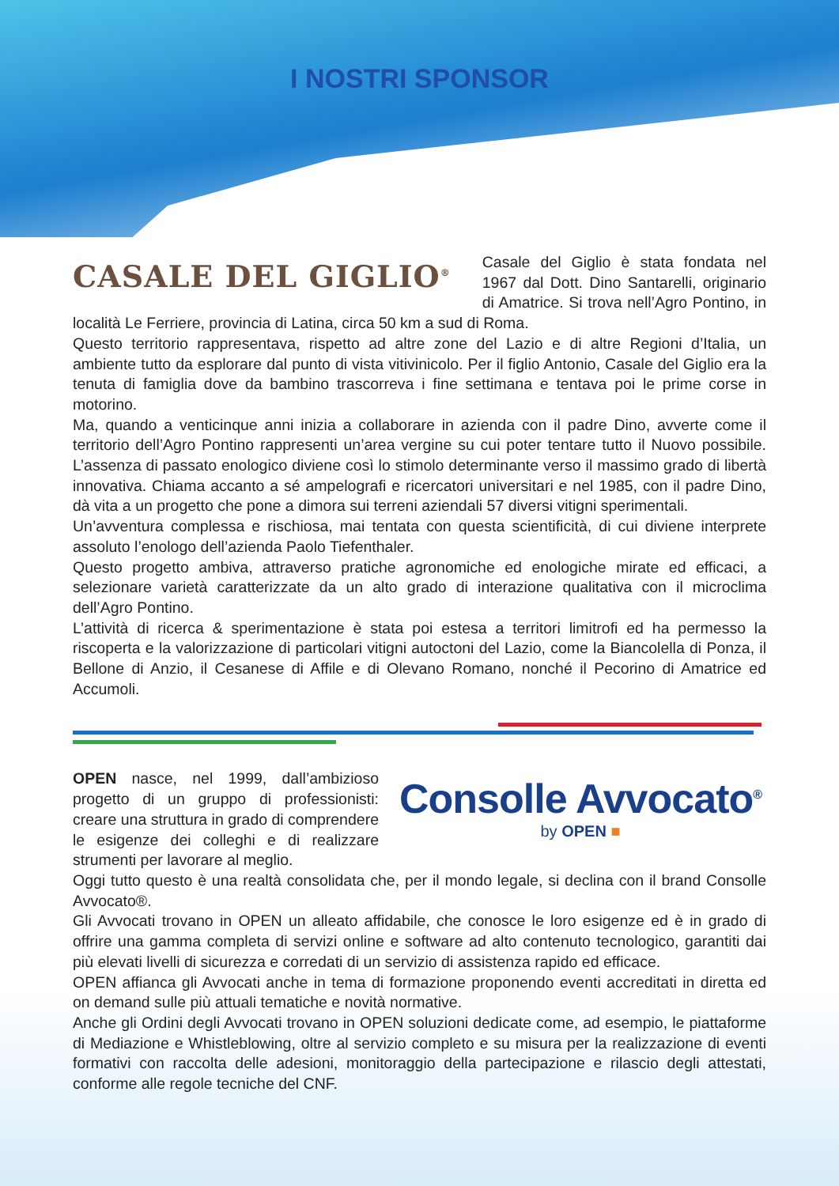I NOSTRI SPONSOR
CASALE DEL GIGLIO<sup>®</sup>
Casale del Giglio è stata fondata nel 1967 dal Dott. Dino Santarelli, originario di Amatrice. Si trova nell’Agro Pontino, in località Le Ferriere, provincia di Latina, circa 50 km a sud di Roma.
Questo territorio rappresentava, rispetto ad altre zone del Lazio e di altre Regioni d’Italia, un ambiente tutto da esplorare dal punto di vista vitivinicolo. Per il figlio Antonio, Casale del Giglio era la tenuta di famiglia dove da bambino trascorreva i fine settimana e tentava poi le prime corse in motorino.
Ma, quando a venticinque anni inizia a collaborare in azienda con il padre Dino, avverte come il territorio dell’Agro Pontino rappresenti un’area vergine su cui poter tentare tutto il Nuovo possibile. L’assenza di passato enologico diviene così lo stimolo determinante verso il massimo grado di libertà innovativa. Chiama accanto a sé ampelografi e ricercatori universitari e nel 1985, con il padre Dino, dà vita a un progetto che pone a dimora sui terreni aziendali 57 diversi vitigni sperimentali.
Un’avventura complessa e rischiosa, mai tentata con questa scientificità, di cui diviene interprete assoluto l’enologo dell’azienda Paolo Tiefenthaler.
Questo progetto ambiva, attraverso pratiche agronomiche ed enologiche mirate ed efficaci, a selezionare varietà caratterizzate da un alto grado di interazione qualitativa con il microclima dell’Agro Pontino.
L’attività di ricerca & sperimentazione è stata poi estesa a territori limitrofi ed ha permesso la riscoperta e la valorizzazione di particolari vitigni autoctoni del Lazio, come la Biancolella di Ponza, il Bellone di Anzio, il Cesanese di Affile e di Olevano Romano, nonché il Pecorino di Amatrice ed Accumoli.
Consolle Avvocato<sup>®</sup>
by OPEN ■
OPEN nasce, nel 1999, dall’ambizioso progetto di un gruppo di professionisti: creare una struttura in grado di comprendere le esigenze dei colleghi e di realizzare strumenti per lavorare al meglio.
Oggi tutto questo è una realtà consolidata che, per il mondo legale, si declina con il brand Consolle Avvocato®.
Gli Avvocati trovano in OPEN un alleato affidabile, che conosce le loro esigenze ed è in grado di offrire una gamma completa di servizi online e software ad alto contenuto tecnologico, garantiti dai più elevati livelli di sicurezza e corredati di un servizio di assistenza rapido ed efficace.
OPEN affianca gli Avvocati anche in tema di formazione proponendo eventi accreditati in diretta ed on demand sulle più attuali tematiche e novità normative.
Anche gli Ordini degli Avvocati trovano in OPEN soluzioni dedicate come, ad esempio, le piattaforme di Mediazione e Whistleblowing, oltre al servizio completo e su misura per la realizzazione di eventi formativi con raccolta delle adesioni, monitoraggio della partecipazione e rilascio degli attestati, conforme alle regole tecniche del CNF.